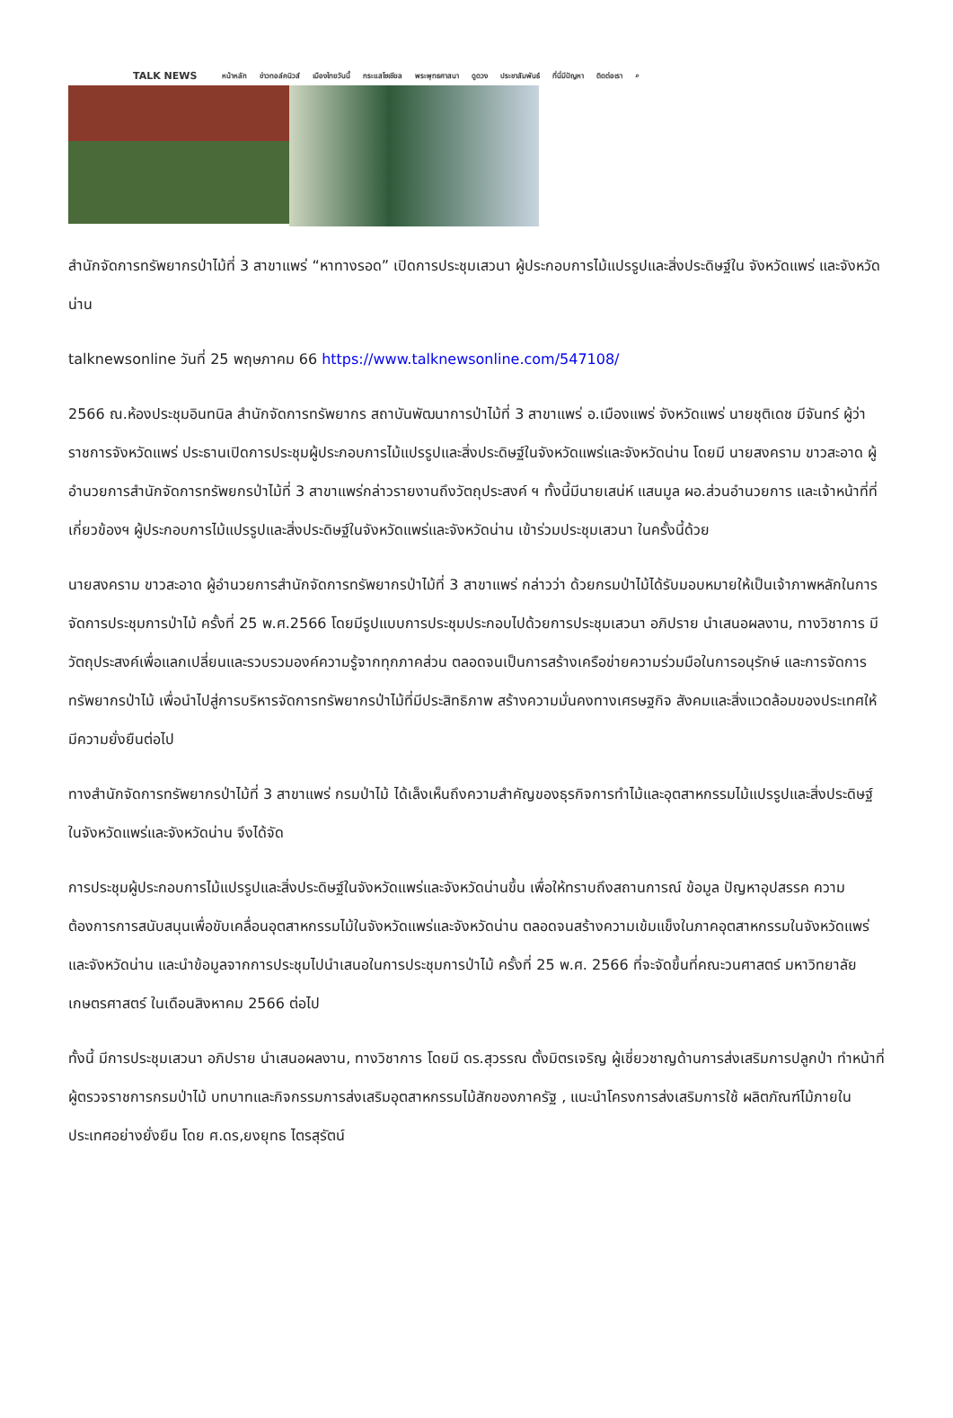TALK NEWS หน้าหลัก ข่าวทอล์คนิวส์ เมืองไทยวันนี้ กระแสโซเชียล พระพุทธศาสนา ดูดวง ประชาสัมพันธ์ ที่นี่มีปัญหา ติดต่อเรา ⌕
สำนักจัดการทรัพยากรป่าไม้ที่ 3 สาขาแพร่ “หาทางรอด” เปิดการประชุมเสวนา ผู้ประกอบการไม้แปรรูปและสิ่งประดิษฐ์ใน จังหวัดแพร่ และจังหวัดน่าน
talknewsonline วันที่ 25 พฤษภาคม 66 https://www.talknewsonline.com/547108/
2566 ณ.ห้องประชุมอินทนิล สำนักจัดการทรัพยากร สถาบันพัฒนาการป่าไม้ที่ 3 สาขาแพร่ อ.เมืองแพร่ จังหวัดแพร่ นายชุติเดช มีจันทร์ ผู้ว่าราชการจังหวัดแพร่ ประธานเปิดการประชุมผู้ประกอบการไม้แปรรูปและสิ่งประดิษฐ์ในจังหวัดแพร่และจังหวัดน่าน โดยมี นายสงคราม ขาวสะอาด ผู้อำนวยการสำนักจัดการทรัพยกรป่าไม้ที่ 3 สาขาแพร่กล่าวรายงานถึงวัตถุประสงค์ ฯ ทั้งนี้มีนายเสน่ห์ แสนมูล ผอ.ส่วนอำนวยการ และเจ้าหน้าที่ที่เกี่ยวข้องฯ ผู้ประกอบการไม้แปรรูปและสิ่งประดิษฐ์ในจังหวัดแพร่และจังหวัดน่าน เข้าร่วมประชุมเสวนา ในครั้งนี้ด้วย
นายสงคราม ขาวสะอาด ผู้อำนวยการสำนักจัดการทรัพยากรป่าไม้ที่ 3 สาขาแพร่ กล่าวว่า ด้วยกรมป่าไม้ได้รับมอบหมายให้เป็นเจ้าภาพหลักในการจัดการประชุมการป่าไม้ ครั้งที่ 25 พ.ศ.2566 โดยมีรูปแบบการประชุมประกอบไปด้วยการประชุมเสวนา อภิปราย นำเสนอผลงาน, ทางวิชาการ มีวัตถุประสงค์เพื่อแลกเปลี่ยนและรวบรวมองค์ความรู้จากทุกภาคส่วน ตลอดจนเป็นการสร้างเครือข่ายความร่วมมือในการอนุรักษ์ และการจัดการทรัพยากรป่าไม้ เพื่อนำไปสู่การบริหารจัดการทรัพยากรป่าไม้ที่มีประสิทธิภาพ สร้างความมั่นคงทางเศรษฐกิจ สังคมและสิ่งแวดล้อมของประเทศให้มีความยั่งยืนต่อไป
ทางสำนักจัดการทรัพยากรป่าไม้ที่ 3 สาขาแพร่ กรมป่าไม้ ได้เล็งเห็นถึงความสำคัญของธุรกิจการทำไม้และอุตสาหกรรมไม้แปรรูปและสิ่งประดิษฐ์ในจังหวัดแพร่และจังหวัดน่าน จึงได้จัด
การประชุมผู้ประกอบการไม้แปรรูปและสิ่งประดิษฐ์ในจังหวัดแพร่และจังหวัดน่านขึ้น เพื่อให้ทราบถึงสถานการณ์ ข้อมูล ปัญหาอุปสรรค ความต้องการการสนับสนุนเพื่อขับเคลื่อนอุตสาหกรรมไม้ในจังหวัดแพร่และจังหวัดน่าน ตลอดจนสร้างความเข้มแข็งในภาคอุตสาหกรรมในจังหวัดแพร่และจังหวัดน่าน และนำข้อมูลจากการประชุมไปนำเสนอในการประชุมการป่าไม้ ครั้งที่ 25 พ.ศ. 2566 ที่จะจัดขึ้นที่คณะวนศาสตร์ มหาวิทยาลัยเกษตรศาสตร์ ในเดือนสิงหาคม 2566 ต่อไป
ทั้งนี้ มีการประชุมเสวนา อภิปราย นำเสนอผลงาน, ทางวิชาการ โดยมี ดร.สุวรรณ ตั้งมิตรเจริญ ผู้เชี่ยวชาญด้านการส่งเสริมการปลูกป่า ทำหน้าที่ ผู้ตรวจราชการกรมป่าไม้ บทบาทและกิจกรรมการส่งเสริมอุตสาหกรรมไม้สักของภาครัฐ , แนะนำโครงการส่งเสริมการใช้ ผลิตภัณฑ์ไม้ภายในประเทศอย่างยั่งยืน โดย ศ.ดร,ยงยุทธ ไตรสุรัตน์